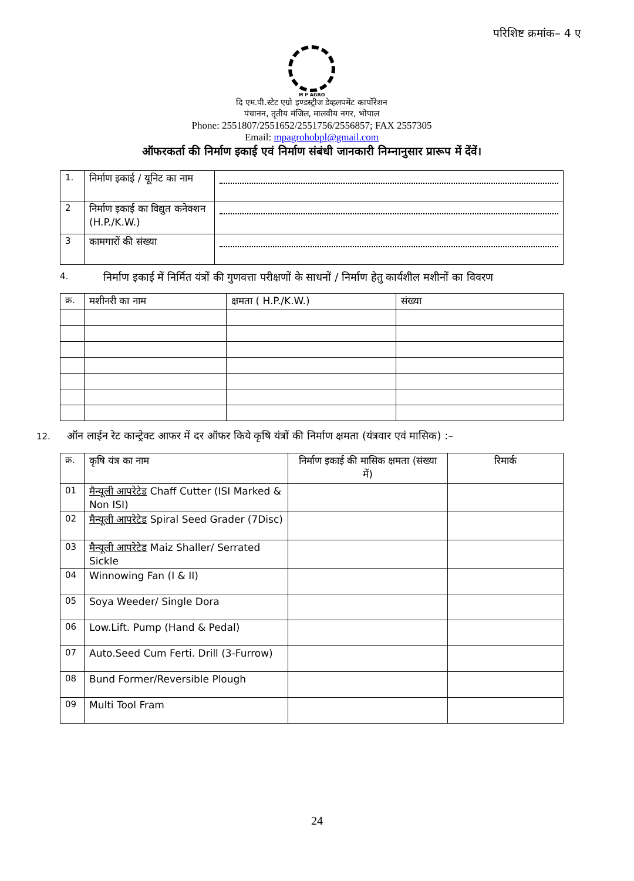परिशिष्ट क्रमांक– 4 ए
M P AGRO
दि एम.पी.स्टेट एग्रो इण्डस्ट्रीज डेव्हलपमेंट कार्पोरेशन
पंचानन, तृतीय मंजिल, मालवीय नगर, भोपाल
Phone: 2551807/2551652/2551756/2556857; FAX 2557305
Email: mpagrohobpl@gmail.com
ऑफरकर्ता की निर्माण इकाई एवं निर्माण संबंधी जानकारी निम्नानुसार प्रारूप में देंवें।
| 1. | निर्माण इकाई / यूनिट का नाम | |
| 2 | निर्माण इकाई का विद्युत कनेक्शन (H.P./K.W.) | |
| 3 | कामगारों की संख्या | |
4. निर्माण इकाई में निर्मित यंत्रों की गुणवत्ता परीक्षणों के साधनों / निर्माण हेतु कार्यशील मशीनों का विवरण
| क्र. | मशीनरी का नाम | क्षमता ( H.P./K.W.) | संख्या |
| --- | --- | --- | --- |
12. ऑन लाईन रेट कान्ट्रेक्ट आफर में दर ऑफर किये कृषि यंत्रों की निर्माण क्षमता (यंत्रवार एवं मासिक) :–
| क्र. | कृषि यंत्र का नाम | निर्माण इकाई की मासिक क्षमता (संख्या में) | रिमार्क |
| --- | --- | --- | --- |
| 01 | मैन्यूली आपरेटेड Chaff Cutter (ISI Marked & Non ISI) | | |
| 02 | मैन्यूली आपरेटेड Spiral Seed Grader (7Disc) | | |
| 03 | मैन्यूली आपरेटेड Maiz Shaller/ Serrated Sickle | | |
| 04 | Winnowing Fan (I & II) | | |
| 05 | Soya Weeder/ Single Dora | | |
| 06 | Low.Lift. Pump (Hand & Pedal) | | |
| 07 | Auto.Seed Cum Ferti. Drill (3-Furrow) | | |
| 08 | Bund Former/Reversible Plough | | |
| 09 | Multi Tool Fram | | |
24